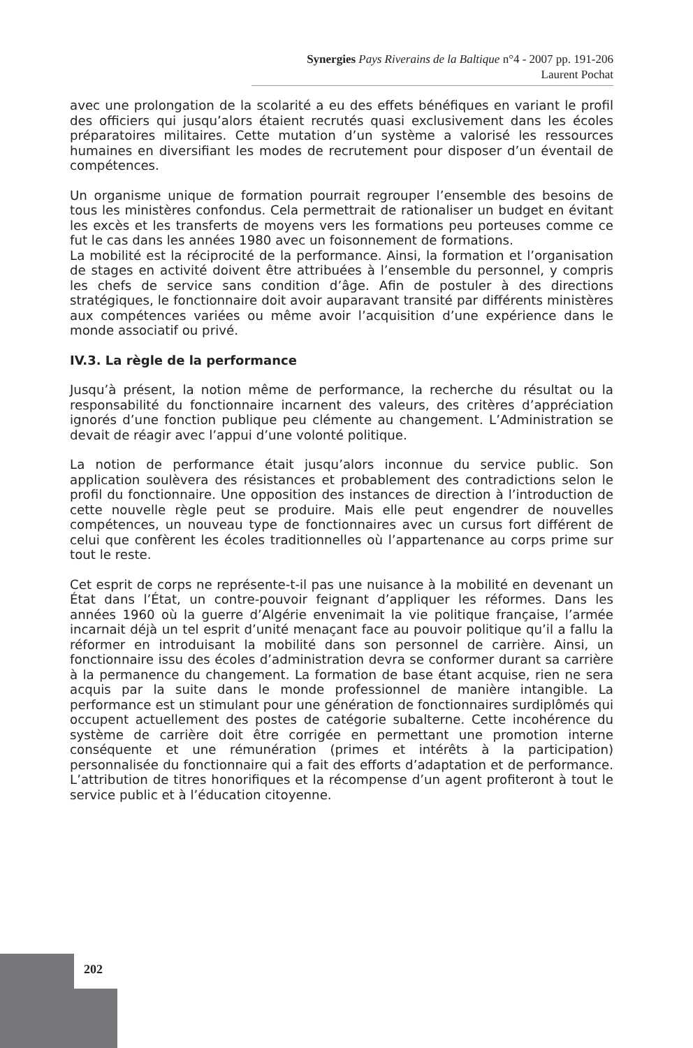Synergies Pays Riverains de la Baltique n°4 - 2007 pp. 191-206
Laurent Pochat
avec une prolongation de la scolarité a eu des effets bénéfiques en variant le profil des officiers qui jusqu’alors étaient recrutés quasi exclusivement dans les écoles préparatoires militaires. Cette mutation d’un système a valorisé les ressources humaines en diversifiant les modes de recrutement pour disposer d’un éventail de compétences.
Un organisme unique de formation pourrait regrouper l’ensemble des besoins de tous les ministères confondus. Cela permettrait de rationaliser un budget en évitant les excès et les transferts de moyens vers les formations peu porteuses comme ce fut le cas dans les années 1980 avec un foisonnement de formations.
La mobilité est la réciprocité de la performance. Ainsi, la formation et l’organisation de stages en activité doivent être attribuées à l’ensemble du personnel, y compris les chefs de service sans condition d’âge. Afin de postuler à des directions stratégiques, le fonctionnaire doit avoir auparavant transité par différents ministères aux compétences variées ou même avoir l’acquisition d’une expérience dans le monde associatif ou privé.
IV.3. La règle de la performance
Jusqu’à présent, la notion même de performance, la recherche du résultat ou la responsabilité du fonctionnaire incarnent des valeurs, des critères d’appréciation ignorés d’une fonction publique peu clémente au changement. L’Administration se devait de réagir avec l’appui d’une volonté politique.
La notion de performance était jusqu’alors inconnue du service public. Son application soulèvera des résistances et probablement des contradictions selon le profil du fonctionnaire. Une opposition des instances de direction à l’introduction de cette nouvelle règle peut se produire. Mais elle peut engendrer de nouvelles compétences, un nouveau type de fonctionnaires avec un cursus fort différent de celui que confèrent les écoles traditionnelles où l’appartenance au corps prime sur tout le reste.
Cet esprit de corps ne représente-t-il pas une nuisance à la mobilité en devenant un État dans l’État, un contre-pouvoir feignant d’appliquer les réformes. Dans les années 1960 où la guerre d’Algérie envenimait la vie politique française, l’armée incarnait déjà un tel esprit d’unité menaçant face au pouvoir politique qu’il a fallu la réformer en introduisant la mobilité dans son personnel de carrière. Ainsi, un fonctionnaire issu des écoles d’administration devra se conformer durant sa carrière à la permanence du changement. La formation de base étant acquise, rien ne sera acquis par la suite dans le monde professionnel de manière intangible. La performance est un stimulant pour une génération de fonctionnaires surdiplômés qui occupent actuellement des postes de catégorie subalterne. Cette incohérence du système de carrière doit être corrigée en permettant une promotion interne conséquente et une rémunération (primes et intérêts à la participation) personnalisée du fonctionnaire qui a fait des efforts d’adaptation et de performance. L’attribution de titres honorifiques et la récompense d’un agent profiteront à tout le service public et à l’éducation citoyenne.
202